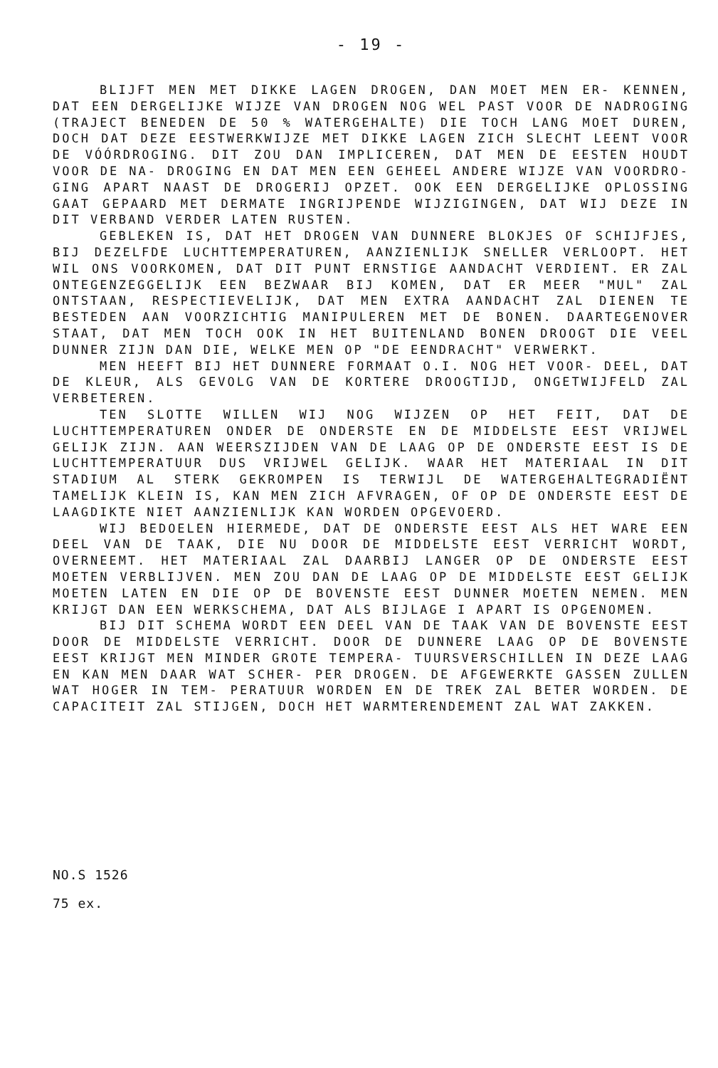- 19 -
BLIJFT MEN MET DIKKE LAGEN DROGEN, DAN MOET MEN ER- KENNEN, DAT EEN DERGELIJKE WIJZE VAN DROGEN NOG WEL PAST VOOR DE NADROGING (TRAJECT BENEDEN DE 50 % WATERGEHALTE) DIE TOCH LANG MOET DUREN, DOCH DAT DEZE EESTWERKWIJZE MET DIKKE LAGEN ZICH SLECHT LEENT VOOR DE VÓÓRDROGING. DIT ZOU DAN IMPLICEREN, DAT MEN DE EESTEN HOUDT VOOR DE NA- DROGING EN DAT MEN EEN GEHEEL ANDERE WIJZE VAN VOORDRO- GING APART NAAST DE DROGERIJ OPZET. OOK EEN DERGELIJKE OPLOSSING GAAT GEPAARD MET DERMATE INGRIJPENDE WIJZIGINGEN, DAT WIJ DEZE IN DIT VERBAND VERDER LATEN RUSTEN.
GEBLEKEN IS, DAT HET DROGEN VAN DUNNERE BLOKJES OF SCHIJFJES, BIJ DEZELFDE LUCHTTEMPERATUREN, AANZIENLIJK SNELLER VERLOOPT. HET WIL ONS VOORKOMEN, DAT DIT PUNT ERNSTIGE AANDACHT VERDIENT. ER ZAL ONTEGENZEGGELIJK EEN BEZWAAR BIJ KOMEN, DAT ER MEER "MUL" ZAL ONTSTAAN, RESPECTIEVELIJK, DAT MEN EXTRA AANDACHT ZAL DIENEN TE BESTEDEN AAN VOORZICHTIG MANIPULEREN MET DE BONEN. DAARTEGENOVER STAAT, DAT MEN TOCH OOK IN HET BUITENLAND BONEN DROOGT DIE VEEL DUNNER ZIJN DAN DIE, WELKE MEN OP "DE EENDRACHT" VERWERKT.
MEN HEEFT BIJ HET DUNNERE FORMAAT O.I. NOG HET VOOR- DEEL, DAT DE KLEUR, ALS GEVOLG VAN DE KORTERE DROOGTIJD, ONGETWIJFELD ZAL VERBETEREN.
TEN SLOTTE WILLEN WIJ NOG WIJZEN OP HET FEIT, DAT DE LUCHTTEMPERATUREN ONDER DE ONDERSTE EN DE MIDDELSTE EEST VRIJWEL GELIJK ZIJN. AAN WEERSZIJDEN VAN DE LAAG OP DE ONDERSTE EEST IS DE LUCHTTEMPERATUUR DUS VRIJWEL GELIJK. WAAR HET MATERIAAL IN DIT STADIUM AL STERK GEKROMPEN IS TERWIJL DE WATERGEHALTEGRADIËNT TAMELIJK KLEIN IS, KAN MEN ZICH AFVRAGEN, OF OP DE ONDERSTE EEST DE LAAGDIKTE NIET AANZIENLIJK KAN WORDEN OPGEVOERD.
WIJ BEDOELEN HIERMEDE, DAT DE ONDERSTE EEST ALS HET WARE EEN DEEL VAN DE TAAK, DIE NU DOOR DE MIDDELSTE EEST VERRICHT WORDT, OVERNEEMT. HET MATERIAAL ZAL DAARBIJ LANGER OP DE ONDERSTE EEST MOETEN VERBLIJVEN. MEN ZOU DAN DE LAAG OP DE MIDDELSTE EEST GELIJK MOETEN LATEN EN DIE OP DE BOVENSTE EEST DUNNER MOETEN NEMEN. MEN KRIJGT DAN EEN WERKSCHEMA, DAT ALS BIJLAGE I APART IS OPGENOMEN.
BIJ DIT SCHEMA WORDT EEN DEEL VAN DE TAAK VAN DE BOVENSTE EEST DOOR DE MIDDELSTE VERRICHT. DOOR DE DUNNERE LAAG OP DE BOVENSTE EEST KRIJGT MEN MINDER GROTE TEMPERA- TUURSVERSCHILLEN IN DEZE LAAG EN KAN MEN DAAR WAT SCHER- PER DROGEN. DE AFGEWERKTE GASSEN ZULLEN WAT HOGER IN TEM- PERATUUR WORDEN EN DE TREK ZAL BETER WORDEN. DE CAPACITEIT ZAL STIJGEN, DOCH HET WARMTERENDEMENT ZAL WAT ZAKKEN.
NO.S 1526
75 ex.